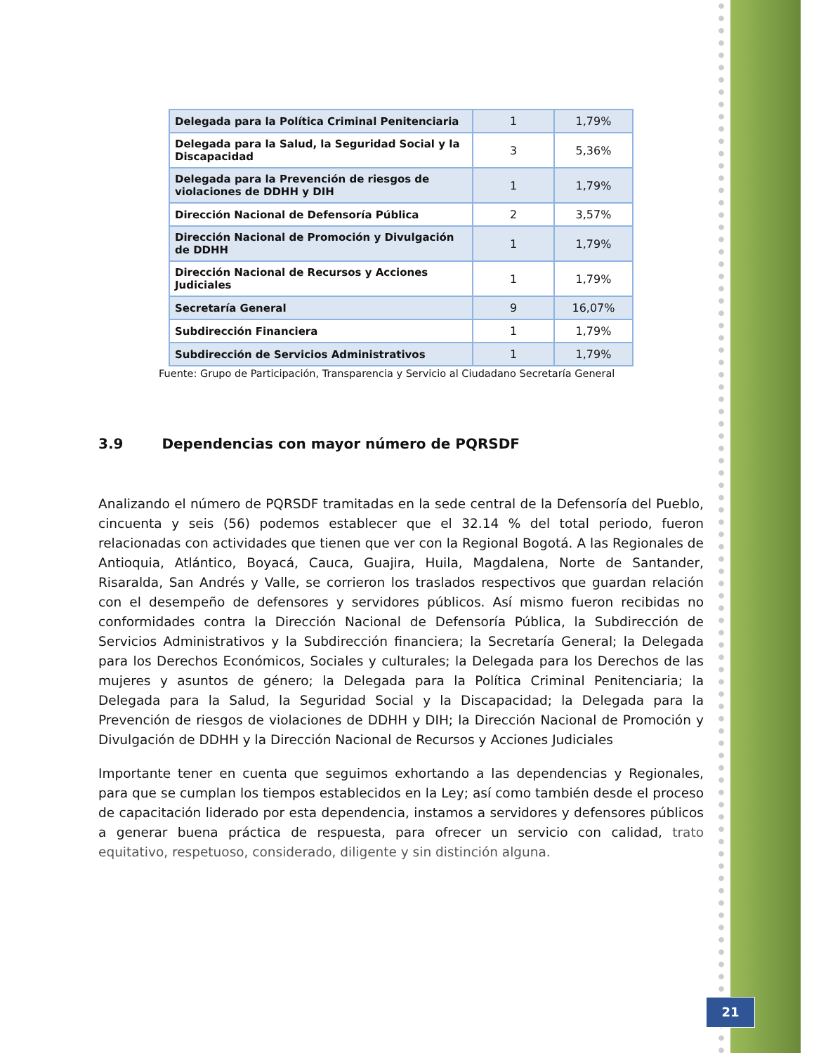| Delegada para la Política Criminal Penitenciaria | 1 | 1,79% |
| Delegada para la Salud, la Seguridad Social y la Discapacidad | 3 | 5,36% |
| Delegada para la Prevención de riesgos de violaciones de DDHH y DIH | 1 | 1,79% |
| Dirección Nacional de Defensoría Pública | 2 | 3,57% |
| Dirección Nacional de Promoción y Divulgación de DDHH | 1 | 1,79% |
| Dirección Nacional de Recursos y Acciones Judiciales | 1 | 1,79% |
| Secretaría General | 9 | 16,07% |
| Subdirección Financiera | 1 | 1,79% |
| Subdirección de Servicios Administrativos | 1 | 1,79% |
Fuente: Grupo de Participación, Transparencia y Servicio al Ciudadano Secretaría General
3.9 Dependencias con mayor número de PQRSDF
Analizando el número de PQRSDF tramitadas en la sede central de la Defensoría del Pueblo, cincuenta y seis (56) podemos establecer que el 32.14 % del total periodo, fueron relacionadas con actividades que tienen que ver con la Regional Bogotá. A las Regionales de Antioquia, Atlántico, Boyacá, Cauca, Guajira, Huila, Magdalena, Norte de Santander, Risaralda, San Andrés y Valle, se corrieron los traslados respectivos que guardan relación con el desempeño de defensores y servidores públicos. Así mismo fueron recibidas no conformidades contra la Dirección Nacional de Defensoría Pública, la Subdirección de Servicios Administrativos y la Subdirección financiera; la Secretaría General; la Delegada para los Derechos Económicos, Sociales y culturales; la Delegada para los Derechos de las mujeres y asuntos de género; la Delegada para la Política Criminal Penitenciaria; la Delegada para la Salud, la Seguridad Social y la Discapacidad; la Delegada para la Prevención de riesgos de violaciones de DDHH y DIH; la Dirección Nacional de Promoción y Divulgación de DDHH y la Dirección Nacional de Recursos y Acciones Judiciales
Importante tener en cuenta que seguimos exhortando a las dependencias y Regionales, para que se cumplan los tiempos establecidos en la Ley; así como también desde el proceso de capacitación liderado por esta dependencia, instamos a servidores y defensores públicos a generar buena práctica de respuesta, para ofrecer un servicio con calidad, trato equitativo, respetuoso, considerado, diligente y sin distinción alguna.
21